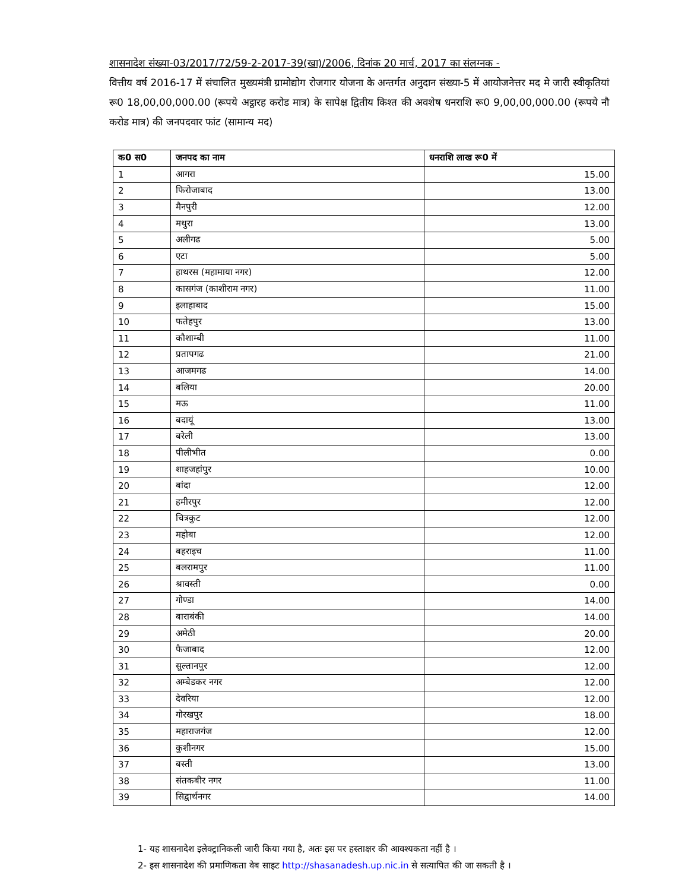शासनादेश संख्या-03/2017/72/59-2-2017-39(खा)/2006, दिनांक 20 मार्च, 2017 का संलग्नक -
वित्तीय वर्ष 2016-17 में संचालित मुख्यमंत्री ग्रामोद्योग रोजगार योजना के अन्तर्गत अनुदान संख्या-5 में आयोजनेत्तर मद मे जारी स्वीकृतियां रू0 18,00,00,000.00 (रूपये अट्ठारह करोड मात्र) के सापेक्ष द्वितीय किश्त की अवशेष धनराशि रू0 9,00,00,000.00 (रूपये नौ करोड मात्र) की जनपदवार फांट (सामान्य मद)
| क0 स0 | जनपद का नाम | धनराशि लाख रू0 में |
| --- | --- | --- |
| 1 | आगरा | 15.00 |
| 2 | फिरोजाबाद | 13.00 |
| 3 | मैनपुरी | 12.00 |
| 4 | मथुरा | 13.00 |
| 5 | अलीगढ | 5.00 |
| 6 | एटा | 5.00 |
| 7 | हाथरस (महामाया नगर) | 12.00 |
| 8 | कासगंज (काशीराम नगर) | 11.00 |
| 9 | इलाहाबाद | 15.00 |
| 10 | फतेहपुर | 13.00 |
| 11 | कौशाम्बी | 11.00 |
| 12 | प्रतापगढ | 21.00 |
| 13 | आजमगढ | 14.00 |
| 14 | बलिया | 20.00 |
| 15 | मऊ | 11.00 |
| 16 | बदायूं | 13.00 |
| 17 | बरेली | 13.00 |
| 18 | पीलीभीत | 0.00 |
| 19 | शाहजहांपुर | 10.00 |
| 20 | बांदा | 12.00 |
| 21 | हमीरपुर | 12.00 |
| 22 | चित्रकुट | 12.00 |
| 23 | महोबा | 12.00 |
| 24 | बहराइच | 11.00 |
| 25 | बलरामपुर | 11.00 |
| 26 | श्रावस्ती | 0.00 |
| 27 | गोण्डा | 14.00 |
| 28 | बाराबंकी | 14.00 |
| 29 | अमेठी | 20.00 |
| 30 | फैजाबाद | 12.00 |
| 31 | सुल्तानपुर | 12.00 |
| 32 | अम्बेडकर नगर | 12.00 |
| 33 | देवरिया | 12.00 |
| 34 | गोरखपुर | 18.00 |
| 35 | महाराजगंज | 12.00 |
| 36 | कुशीनगर | 15.00 |
| 37 | बस्ती | 13.00 |
| 38 | संतकबीर नगर | 11.00 |
| 39 | सिद्वार्थनगर | 14.00 |
1- यह शासनादेश इलेक्ट्रानिकली जारी किया गया है, अतः इस पर हस्ताक्षर की आवश्यकता नहीं है ।
2- इस शासनादेश की प्रमाणिकता वेब साइट http://shasanadesh.up.nic.in से सत्यापित की जा सकती है ।